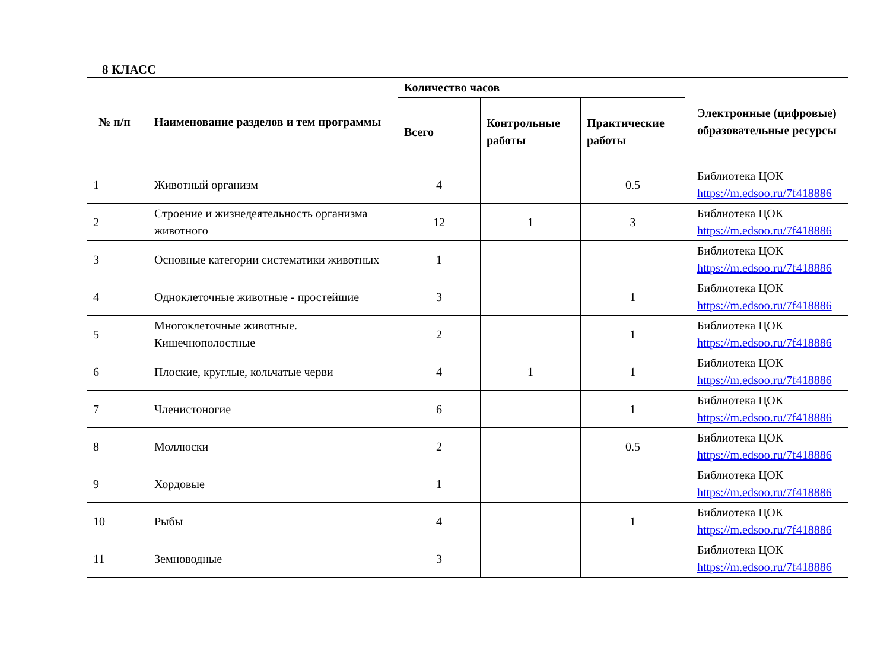8 КЛАСС
| № п/п | Наименование разделов и тем программы | Количество часов | | | Электронные (цифровые) образовательные ресурсы |
| --- | --- | --- | --- | --- | --- |
| | | Всего | Контрольные работы | Практические работы | |
| 1 | Животный организм | 4 | | 0.5 | Библиотека ЦОК https://m.edsoo.ru/7f418886 |
| 2 | Строение и жизнедеятельность организма животного | 12 | 1 | 3 | Библиотека ЦОК https://m.edsoo.ru/7f418886 |
| 3 | Основные категории систематики животных | 1 | | | Библиотека ЦОК https://m.edsoo.ru/7f418886 |
| 4 | Одноклеточные животные - простейшие | 3 | | 1 | Библиотека ЦОК https://m.edsoo.ru/7f418886 |
| 5 | Многоклеточные животные. Кишечнополостные | 2 | | 1 | Библиотека ЦОК https://m.edsoo.ru/7f418886 |
| 6 | Плоские, круглые, кольчатые черви | 4 | 1 | 1 | Библиотека ЦОК https://m.edsoo.ru/7f418886 |
| 7 | Членистоногие | 6 | | 1 | Библиотека ЦОК https://m.edsoo.ru/7f418886 |
| 8 | Моллюски | 2 | | 0.5 | Библиотека ЦОК https://m.edsoo.ru/7f418886 |
| 9 | Хордовые | 1 | | | Библиотека ЦОК https://m.edsoo.ru/7f418886 |
| 10 | Рыбы | 4 | | 1 | Библиотека ЦОК https://m.edsoo.ru/7f418886 |
| 11 | Земноводные | 3 | | | Библиотека ЦОК https://m.edsoo.ru/7f418886 |